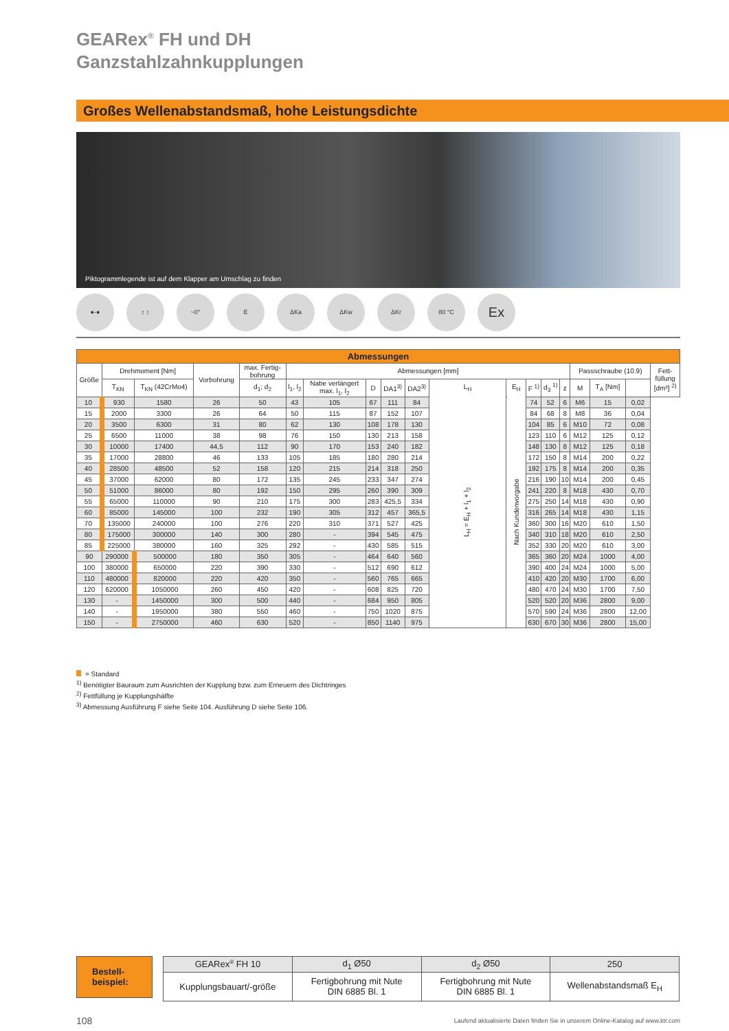GEARex<sup>®</sup> FH und DH
Ganzstahlzahnkupplungen
Großes Wellenabstandsmaß, hohe Leistungsdichte
Piktogrammlegende ist auf dem Klapper am Umschlag zu finden
●-● ↕ ↕ ~0° E ΔKa ΔKw ΔKr 80 °C
Ex
| Abmessungen | | | | | | | | | | | | | | | | | | |
| Größe | Drehmoment [Nm] | | Vorbohrung | max. Fertig- bohrung | Abmessungen [mm] | | | | | | | | | | Passschraube (10.9) | | | Fett- füllung [dm³] <sup>2)</sup> |
| | T<sub>KN</sub> | T<sub>KN</sub> (42CrMo4) | | d<sub>1</sub>; d<sub>2</sub> | l<sub>1</sub>, l<sub>2</sub> | Nabe verlängert max. l<sub>1</sub>, l<sub>2</sub> | D | DA1<sup>3)</sup> | DA2<sup>3)</sup> | L<sub>H</sub> | E<sub>H</sub> | F <sup>1)</sup> | d<sub>3</sub> <sup>1)</sup> | z | M | T<sub>A</sub> [Nm] | | |
| 10 | 930 | 1580 | 26 | 50 | 43 | 105 | 67 | 111 | 84 | L<sub>H</sub> = E<sub>H</sub> + l<sub>1</sub> + l<sub>2</sub> | Nach Kundenvorgabe | 74 | 52 | 6 | M6 | 15 | 0,02 | |
| 15 | 2000 | 3300 | 26 | 64 | 50 | 115 | 87 | 152 | 107 | | | 84 | 68 | 8 | M8 | 36 | 0,04 | |
| 20 | 3500 | 6300 | 31 | 80 | 62 | 130 | 108 | 178 | 130 | | | 104 | 85 | 6 | M10 | 72 | 0,08 | |
| 25 | 6500 | 11000 | 38 | 98 | 76 | 150 | 130 | 213 | 158 | | | 123 | 110 | 6 | M12 | 125 | 0,12 | |
| 30 | 10000 | 17400 | 44,5 | 112 | 90 | 170 | 153 | 240 | 182 | | | 148 | 130 | 8 | M12 | 125 | 0,18 | |
| 35 | 17000 | 28800 | 46 | 133 | 105 | 185 | 180 | 280 | 214 | | | 172 | 150 | 8 | M14 | 200 | 0,22 | |
| 40 | 28500 | 48500 | 52 | 158 | 120 | 215 | 214 | 318 | 250 | | | 192 | 175 | 8 | M14 | 200 | 0,35 | |
| 45 | 37000 | 62000 | 80 | 172 | 135 | 245 | 233 | 347 | 274 | | | 216 | 190 | 10 | M14 | 200 | 0,45 | |
| 50 | 51000 | 86000 | 80 | 192 | 150 | 295 | 260 | 390 | 309 | | | 241 | 220 | 8 | M18 | 430 | 0,70 | |
| 55 | 65000 | 110000 | 90 | 210 | 175 | 300 | 283 | 425,5 | 334 | | | 275 | 250 | 14 | M18 | 430 | 0,90 | |
| 60 | 85000 | 145000 | 100 | 232 | 190 | 305 | 312 | 457 | 365,5 | | | 316 | 265 | 14 | M18 | 430 | 1,15 | |
| 70 | 135000 | 240000 | 100 | 276 | 220 | 310 | 371 | 527 | 425 | | | 360 | 300 | 16 | M20 | 610 | 1,50 | |
| 80 | 175000 | 300000 | 140 | 300 | 280 | - | 394 | 545 | 475 | | | 340 | 310 | 18 | M20 | 610 | 2,50 | |
| 85 | 225000 | 380000 | 160 | 325 | 292 | - | 430 | 585 | 515 | | | 352 | 330 | 20 | M20 | 610 | 3,00 | |
| 90 | 290000 | 500000 | 180 | 350 | 305 | - | 464 | 640 | 560 | | | 365 | 360 | 20 | M24 | 1000 | 4,00 | |
| 100 | 380000 | 650000 | 220 | 390 | 330 | - | 512 | 690 | 612 | | | 390 | 400 | 24 | M24 | 1000 | 5,00 | |
| 110 | 480000 | 820000 | 220 | 420 | 350 | - | 560 | 765 | 665 | | | 410 | 420 | 20 | M30 | 1700 | 6,00 | |
| 120 | 620000 | 1050000 | 260 | 450 | 420 | - | 608 | 825 | 720 | | | 480 | 470 | 24 | M30 | 1700 | 7,50 | |
| 130 | - | 1450000 | 300 | 500 | 440 | - | 684 | 950 | 805 | | | 520 | 520 | 20 | M36 | 2800 | 9,00 | |
| 140 | - | 1950000 | 380 | 550 | 460 | - | 750 | 1020 | 875 | | | 570 | 590 | 24 | M36 | 2800 | 12,00 | |
| 150 | - | 2750000 | 460 | 630 | 520 | - | 850 | 1140 | 975 | | | 630 | 670 | 30 | M36 | 2800 | 15,00 | |
= Standard
<sup>1)</sup> Benötigter Bauraum zum Ausrichten der Kupplung bzw. zum Erneuern des Dichtringes
<sup>2)</sup> Fettfüllung je Kupplungshälfte
<sup>3)</sup> Abmessung Ausführung F siehe Seite 104. Ausführung D siehe Seite 106.
Bestell-
beispiel:
| GEARex<sup>®</sup> FH 10 | d<sub>1</sub> Ø50 | d<sub>2</sub> Ø50 | 250 |
| Kupplungsbauart/-größe | Fertigbohrung mit Nute DIN 6885 Bl. 1 | Fertigbohrung mit Nute DIN 6885 Bl. 1 | Wellenabstandsmaß E<sub>H</sub> |
108 Laufend aktualisierte Daten finden Sie in unserem Online-Katalog auf www.ktr.com